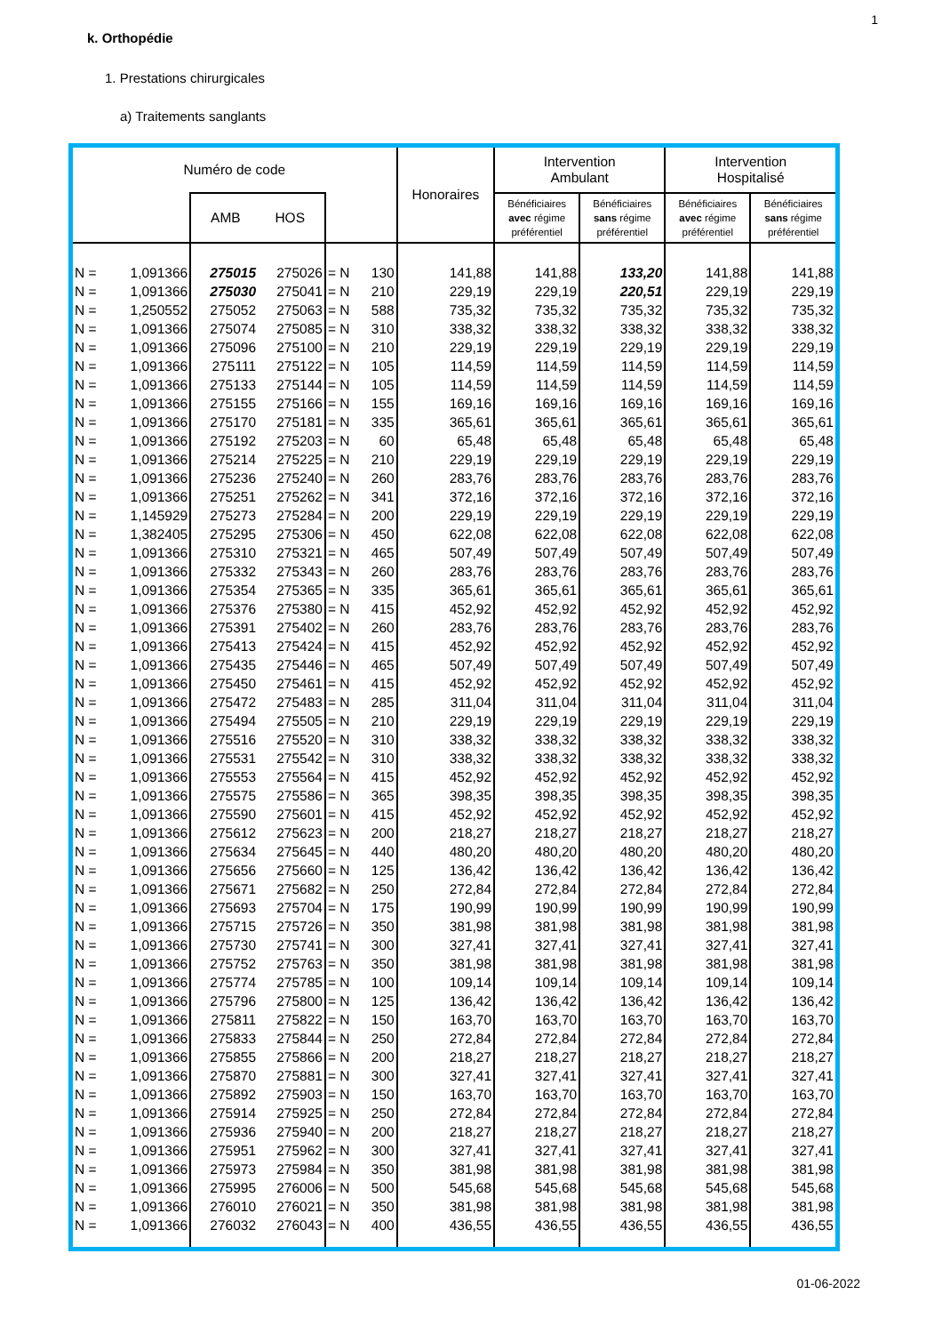1
k. Orthopédie
1. Prestations chirurgicales
a) Traitements sanglants
| Numéro de code | | | | | | Honoraires | Intervention Ambulant | | Intervention Hospitalisé | |
| --- | --- | --- | --- | --- | --- | --- | --- | --- | --- | --- |
| | | AMB HOS | | | | | Bénéficiaires avec régime préférentiel | Bénéficiaires sans régime préférentiel | Bénéficiaires avec régime préférentiel | Bénéficiaires sans régime préférentiel |
| N = | 1,091366 | 275015 | 275026 | = N | 130 | 141,88 | 141,88 | 133,20 | 141,88 | 141,88 |
| N = | 1,091366 | 275030 | 275041 | = N | 210 | 229,19 | 229,19 | 220,51 | 229,19 | 229,19 |
| N = | 1,250552 | 275052 | 275063 | = N | 588 | 735,32 | 735,32 | 735,32 | 735,32 | 735,32 |
| N = | 1,091366 | 275074 | 275085 | = N | 310 | 338,32 | 338,32 | 338,32 | 338,32 | 338,32 |
| N = | 1,091366 | 275096 | 275100 | = N | 210 | 229,19 | 229,19 | 229,19 | 229,19 | 229,19 |
| N = | 1,091366 | 275111 | 275122 | = N | 105 | 114,59 | 114,59 | 114,59 | 114,59 | 114,59 |
| N = | 1,091366 | 275133 | 275144 | = N | 105 | 114,59 | 114,59 | 114,59 | 114,59 | 114,59 |
| N = | 1,091366 | 275155 | 275166 | = N | 155 | 169,16 | 169,16 | 169,16 | 169,16 | 169,16 |
| N = | 1,091366 | 275170 | 275181 | = N | 335 | 365,61 | 365,61 | 365,61 | 365,61 | 365,61 |
| N = | 1,091366 | 275192 | 275203 | = N | 60 | 65,48 | 65,48 | 65,48 | 65,48 | 65,48 |
| N = | 1,091366 | 275214 | 275225 | = N | 210 | 229,19 | 229,19 | 229,19 | 229,19 | 229,19 |
| N = | 1,091366 | 275236 | 275240 | = N | 260 | 283,76 | 283,76 | 283,76 | 283,76 | 283,76 |
| N = | 1,091366 | 275251 | 275262 | = N | 341 | 372,16 | 372,16 | 372,16 | 372,16 | 372,16 |
| N = | 1,145929 | 275273 | 275284 | = N | 200 | 229,19 | 229,19 | 229,19 | 229,19 | 229,19 |
| N = | 1,382405 | 275295 | 275306 | = N | 450 | 622,08 | 622,08 | 622,08 | 622,08 | 622,08 |
| N = | 1,091366 | 275310 | 275321 | = N | 465 | 507,49 | 507,49 | 507,49 | 507,49 | 507,49 |
| N = | 1,091366 | 275332 | 275343 | = N | 260 | 283,76 | 283,76 | 283,76 | 283,76 | 283,76 |
| N = | 1,091366 | 275354 | 275365 | = N | 335 | 365,61 | 365,61 | 365,61 | 365,61 | 365,61 |
| N = | 1,091366 | 275376 | 275380 | = N | 415 | 452,92 | 452,92 | 452,92 | 452,92 | 452,92 |
| N = | 1,091366 | 275391 | 275402 | = N | 260 | 283,76 | 283,76 | 283,76 | 283,76 | 283,76 |
| N = | 1,091366 | 275413 | 275424 | = N | 415 | 452,92 | 452,92 | 452,92 | 452,92 | 452,92 |
| N = | 1,091366 | 275435 | 275446 | = N | 465 | 507,49 | 507,49 | 507,49 | 507,49 | 507,49 |
| N = | 1,091366 | 275450 | 275461 | = N | 415 | 452,92 | 452,92 | 452,92 | 452,92 | 452,92 |
| N = | 1,091366 | 275472 | 275483 | = N | 285 | 311,04 | 311,04 | 311,04 | 311,04 | 311,04 |
| N = | 1,091366 | 275494 | 275505 | = N | 210 | 229,19 | 229,19 | 229,19 | 229,19 | 229,19 |
| N = | 1,091366 | 275516 | 275520 | = N | 310 | 338,32 | 338,32 | 338,32 | 338,32 | 338,32 |
| N = | 1,091366 | 275531 | 275542 | = N | 310 | 338,32 | 338,32 | 338,32 | 338,32 | 338,32 |
| N = | 1,091366 | 275553 | 275564 | = N | 415 | 452,92 | 452,92 | 452,92 | 452,92 | 452,92 |
| N = | 1,091366 | 275575 | 275586 | = N | 365 | 398,35 | 398,35 | 398,35 | 398,35 | 398,35 |
| N = | 1,091366 | 275590 | 275601 | = N | 415 | 452,92 | 452,92 | 452,92 | 452,92 | 452,92 |
| N = | 1,091366 | 275612 | 275623 | = N | 200 | 218,27 | 218,27 | 218,27 | 218,27 | 218,27 |
| N = | 1,091366 | 275634 | 275645 | = N | 440 | 480,20 | 480,20 | 480,20 | 480,20 | 480,20 |
| N = | 1,091366 | 275656 | 275660 | = N | 125 | 136,42 | 136,42 | 136,42 | 136,42 | 136,42 |
| N = | 1,091366 | 275671 | 275682 | = N | 250 | 272,84 | 272,84 | 272,84 | 272,84 | 272,84 |
| N = | 1,091366 | 275693 | 275704 | = N | 175 | 190,99 | 190,99 | 190,99 | 190,99 | 190,99 |
| N = | 1,091366 | 275715 | 275726 | = N | 350 | 381,98 | 381,98 | 381,98 | 381,98 | 381,98 |
| N = | 1,091366 | 275730 | 275741 | = N | 300 | 327,41 | 327,41 | 327,41 | 327,41 | 327,41 |
| N = | 1,091366 | 275752 | 275763 | = N | 350 | 381,98 | 381,98 | 381,98 | 381,98 | 381,98 |
| N = | 1,091366 | 275774 | 275785 | = N | 100 | 109,14 | 109,14 | 109,14 | 109,14 | 109,14 |
| N = | 1,091366 | 275796 | 275800 | = N | 125 | 136,42 | 136,42 | 136,42 | 136,42 | 136,42 |
| N = | 1,091366 | 275811 | 275822 | = N | 150 | 163,70 | 163,70 | 163,70 | 163,70 | 163,70 |
| N = | 1,091366 | 275833 | 275844 | = N | 250 | 272,84 | 272,84 | 272,84 | 272,84 | 272,84 |
| N = | 1,091366 | 275855 | 275866 | = N | 200 | 218,27 | 218,27 | 218,27 | 218,27 | 218,27 |
| N = | 1,091366 | 275870 | 275881 | = N | 300 | 327,41 | 327,41 | 327,41 | 327,41 | 327,41 |
| N = | 1,091366 | 275892 | 275903 | = N | 150 | 163,70 | 163,70 | 163,70 | 163,70 | 163,70 |
| N = | 1,091366 | 275914 | 275925 | = N | 250 | 272,84 | 272,84 | 272,84 | 272,84 | 272,84 |
| N = | 1,091366 | 275936 | 275940 | = N | 200 | 218,27 | 218,27 | 218,27 | 218,27 | 218,27 |
| N = | 1,091366 | 275951 | 275962 | = N | 300 | 327,41 | 327,41 | 327,41 | 327,41 | 327,41 |
| N = | 1,091366 | 275973 | 275984 | = N | 350 | 381,98 | 381,98 | 381,98 | 381,98 | 381,98 |
| N = | 1,091366 | 275995 | 276006 | = N | 500 | 545,68 | 545,68 | 545,68 | 545,68 | 545,68 |
| N = | 1,091366 | 276010 | 276021 | = N | 350 | 381,98 | 381,98 | 381,98 | 381,98 | 381,98 |
| N = | 1,091366 | 276032 | 276043 | = N | 400 | 436,55 | 436,55 | 436,55 | 436,55 | 436,55 |
01-06-2022